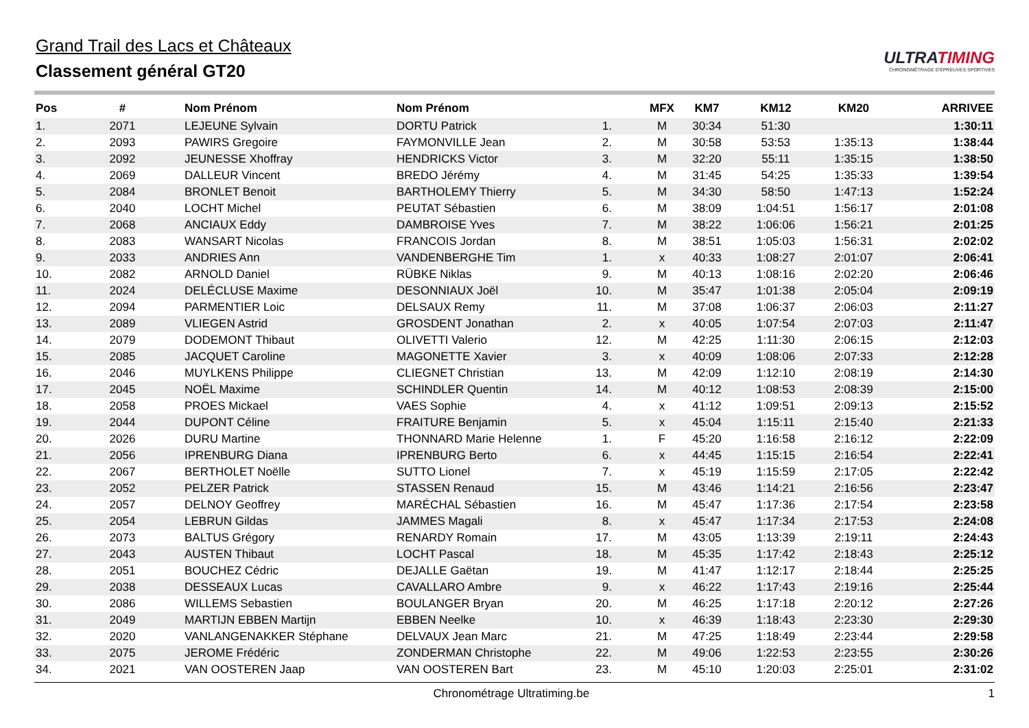Grand Trail des Lacs et Châteaux
Classement général GT20
ULTRATIMING
CHRONOMÉTRAGE D'ÉPREUVES SPORTIVES
| Pos | # | | Nom Prénom | Nom Prénom | | | MFX | KM7 | KM12 | KM20 | ARRIVEE |
| --- | --- | --- | --- | --- | --- | --- | --- | --- | --- | --- | --- |
| 1. | 2071 | | LEJEUNE Sylvain | DORTU Patrick | 1. | | M | 30:34 | 51:30 | | 1:30:11 |
| 2. | 2093 | | PAWIRS Gregoire | FAYMONVILLE Jean | 2. | | M | 30:58 | 53:53 | 1:35:13 | 1:38:44 |
| 3. | 2092 | | JEUNESSE Xhoffray | HENDRICKS Victor | 3. | | M | 32:20 | 55:11 | 1:35:15 | 1:38:50 |
| 4. | 2069 | | DALLEUR Vincent | BREDO Jérémy | 4. | | M | 31:45 | 54:25 | 1:35:33 | 1:39:54 |
| 5. | 2084 | | BRONLET Benoit | BARTHOLEMY Thierry | 5. | | M | 34:30 | 58:50 | 1:47:13 | 1:52:24 |
| 6. | 2040 | | LOCHT Michel | PEUTAT Sébastien | 6. | | M | 38:09 | 1:04:51 | 1:56:17 | 2:01:08 |
| 7. | 2068 | | ANCIAUX Eddy | DAMBROISE Yves | 7. | | M | 38:22 | 1:06:06 | 1:56:21 | 2:01:25 |
| 8. | 2083 | | WANSART Nicolas | FRANCOIS Jordan | 8. | | M | 38:51 | 1:05:03 | 1:56:31 | 2:02:02 |
| 9. | 2033 | | ANDRIES Ann | VANDENBERGHE Tim | 1. | | x | 40:33 | 1:08:27 | 2:01:07 | 2:06:41 |
| 10. | 2082 | | ARNOLD Daniel | RÜBKE Niklas | 9. | | M | 40:13 | 1:08:16 | 2:02:20 | 2:06:46 |
| 11. | 2024 | | DELÉCLUSE Maxime | DESONNIAUX Joël | 10. | | M | 35:47 | 1:01:38 | 2:05:04 | 2:09:19 |
| 12. | 2094 | | PARMENTIER Loic | DELSAUX Remy | 11. | | M | 37:08 | 1:06:37 | 2:06:03 | 2:11:27 |
| 13. | 2089 | | VLIEGEN Astrid | GROSDENT Jonathan | 2. | | x | 40:05 | 1:07:54 | 2:07:03 | 2:11:47 |
| 14. | 2079 | | DODEMONT Thibaut | OLIVETTI Valerio | 12. | | M | 42:25 | 1:11:30 | 2:06:15 | 2:12:03 |
| 15. | 2085 | | JACQUET Caroline | MAGONETTE Xavier | 3. | | x | 40:09 | 1:08:06 | 2:07:33 | 2:12:28 |
| 16. | 2046 | | MUYLKENS Philippe | CLIEGNET Christian | 13. | | M | 42:09 | 1:12:10 | 2:08:19 | 2:14:30 |
| 17. | 2045 | | NOËL Maxime | SCHINDLER Quentin | 14. | | M | 40:12 | 1:08:53 | 2:08:39 | 2:15:00 |
| 18. | 2058 | | PROES Mickael | VAES Sophie | 4. | | x | 41:12 | 1:09:51 | 2:09:13 | 2:15:52 |
| 19. | 2044 | | DUPONT Céline | FRAITURE Benjamin | 5. | | x | 45:04 | 1:15:11 | 2:15:40 | 2:21:33 |
| 20. | 2026 | | DURU Martine | THONNARD Marie Helenne | 1. | | F | 45:20 | 1:16:58 | 2:16:12 | 2:22:09 |
| 21. | 2056 | | IPRENBURG Diana | IPRENBURG Berto | 6. | | x | 44:45 | 1:15:15 | 2:16:54 | 2:22:41 |
| 22. | 2067 | | BERTHOLET Noëlle | SUTTO Lionel | 7. | | x | 45:19 | 1:15:59 | 2:17:05 | 2:22:42 |
| 23. | 2052 | | PELZER Patrick | STASSEN Renaud | 15. | | M | 43:46 | 1:14:21 | 2:16:56 | 2:23:47 |
| 24. | 2057 | | DELNOY Geoffrey | MARÉCHAL Sébastien | 16. | | M | 45:47 | 1:17:36 | 2:17:54 | 2:23:58 |
| 25. | 2054 | | LEBRUN Gildas | JAMMES Magali | 8. | | x | 45:47 | 1:17:34 | 2:17:53 | 2:24:08 |
| 26. | 2073 | | BALTUS Grégory | RENARDY Romain | 17. | | M | 43:05 | 1:13:39 | 2:19:11 | 2:24:43 |
| 27. | 2043 | | AUSTEN Thibaut | LOCHT Pascal | 18. | | M | 45:35 | 1:17:42 | 2:18:43 | 2:25:12 |
| 28. | 2051 | | BOUCHEZ Cédric | DEJALLE Gaëtan | 19. | | M | 41:47 | 1:12:17 | 2:18:44 | 2:25:25 |
| 29. | 2038 | | DESSEAUX Lucas | CAVALLARO Ambre | 9. | | x | 46:22 | 1:17:43 | 2:19:16 | 2:25:44 |
| 30. | 2086 | | WILLEMS Sebastien | BOULANGER Bryan | 20. | | M | 46:25 | 1:17:18 | 2:20:12 | 2:27:26 |
| 31. | 2049 | | MARTIJN EBBEN Martijn | EBBEN Neelke | 10. | | x | 46:39 | 1:18:43 | 2:23:30 | 2:29:30 |
| 32. | 2020 | | VANLANGENAKKER Stéphane | DELVAUX Jean Marc | 21. | | M | 47:25 | 1:18:49 | 2:23:44 | 2:29:58 |
| 33. | 2075 | | JEROME Frédéric | ZONDERMAN Christophe | 22. | | M | 49:06 | 1:22:53 | 2:23:55 | 2:30:26 |
| 34. | 2021 | | VAN OOSTEREN Jaap | VAN OOSTEREN Bart | 23. | | M | 45:10 | 1:20:03 | 2:25:01 | 2:31:02 |
Chronométrage Ultratiming.be 1